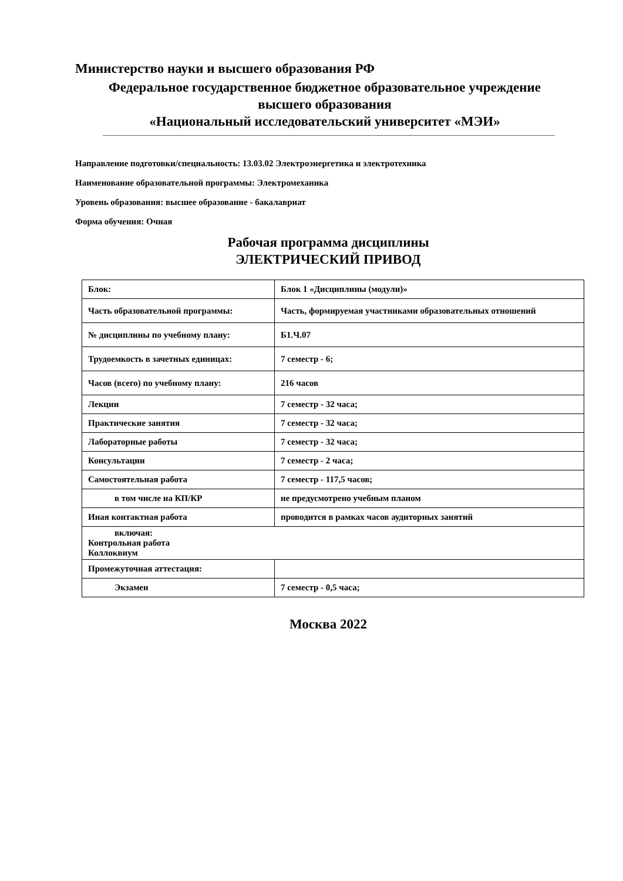Министерство науки и высшего образования РФ
Федеральное государственное бюджетное образовательное учреждение
высшего образования
«Национальный исследовательский университет «МЭИ»
Направление подготовки/специальность: 13.03.02 Электроэнергетика и электротехника
Наименование образовательной программы: Электромеханика
Уровень образования: высшее образование - бакалавриат
Форма обучения: Очная
Рабочая программа дисциплины
ЭЛЕКТРИЧЕСКИЙ ПРИВОД
| Блок: | Блок 1 «Дисциплины (модули)» |
| Часть образовательной программы: | Часть, формируемая участниками образовательных отношений |
| № дисциплины по учебному плану: | Б1.Ч.07 |
| Трудоемкость в зачетных единицах: | 7 семестр - 6; |
| Часов (всего) по учебному плану: | 216 часов |
| Лекции | 7 семестр - 32 часа; |
| Практические занятия | 7 семестр - 32 часа; |
| Лабораторные работы | 7 семестр - 32 часа; |
| Консультации | 7 семестр - 2 часа; |
| Самостоятельная работа | 7 семестр - 117,5 часов; |
| в том числе на КП/КР | не предусмотрено учебным планом |
| Иная контактная работа | проводится в рамках часов аудиторных занятий |
| включая: Контрольная работа Коллоквиум | |
| Промежуточная аттестация: | |
| Экзамен | 7 семестр - 0,5 часа; |
Москва 2022